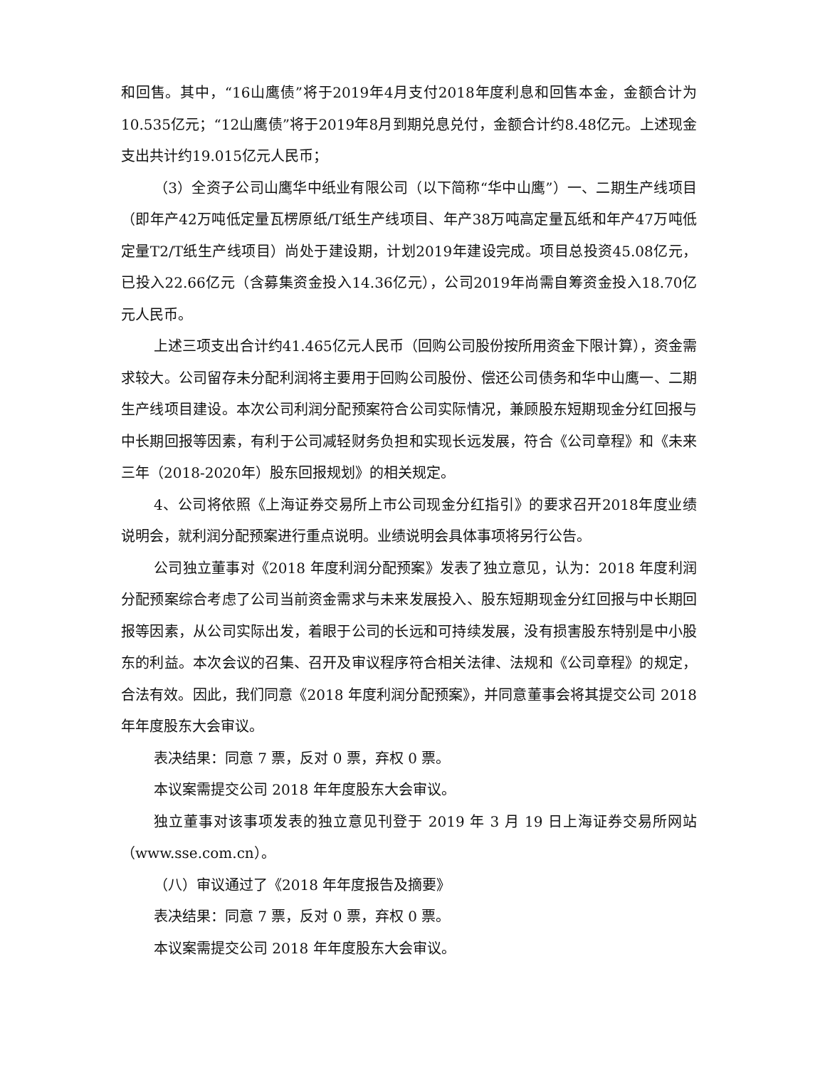和回售。其中，“16山鹰债”将于2019年4月支付2018年度利息和回售本金，金额合计为10.535亿元；“12山鹰债”将于2019年8月到期兑息兑付，金额合计约8.48亿元。上述现金支出共计约19.015亿元人民币；
（3）全资子公司山鹰华中纸业有限公司（以下简称“华中山鹰”）一、二期生产线项目（即年产42万吨低定量瓦楞原纸/T纸生产线项目、年产38万吨高定量瓦纸和年产47万吨低定量T2/T纸生产线项目）尚处于建设期，计划2019年建设完成。项目总投资45.08亿元，已投入22.66亿元（含募集资金投入14.36亿元），公司2019年尚需自筹资金投入18.70亿元人民币。
上述三项支出合计约41.465亿元人民币（回购公司股份按所用资金下限计算），资金需求较大。公司留存未分配利润将主要用于回购公司股份、偿还公司债务和华中山鹰一、二期生产线项目建设。本次公司利润分配预案符合公司实际情况，兼顾股东短期现金分红回报与中长期回报等因素，有利于公司减轻财务负担和实现长远发展，符合《公司章程》和《未来三年（2018-2020年）股东回报规划》的相关规定。
4、公司将依照《上海证券交易所上市公司现金分红指引》的要求召开2018年度业绩说明会，就利润分配预案进行重点说明。业绩说明会具体事项将另行公告。
公司独立董事对《2018 年度利润分配预案》发表了独立意见，认为：2018 年度利润分配预案综合考虑了公司当前资金需求与未来发展投入、股东短期现金分红回报与中长期回报等因素，从公司实际出发，着眼于公司的长远和可持续发展，没有损害股东特别是中小股东的利益。本次会议的召集、召开及审议程序符合相关法律、法规和《公司章程》的规定，合法有效。因此，我们同意《2018 年度利润分配预案》，并同意董事会将其提交公司 2018 年年度股东大会审议。
表决结果：同意 7 票，反对 0 票，弃权 0 票。
本议案需提交公司 2018 年年度股东大会审议。
独立董事对该事项发表的独立意见刊登于 2019 年 3 月 19 日上海证券交易所网站（www.sse.com.cn）。
（八）审议通过了《2018 年年度报告及摘要》
表决结果：同意 7 票，反对 0 票，弃权 0 票。
本议案需提交公司 2018 年年度股东大会审议。